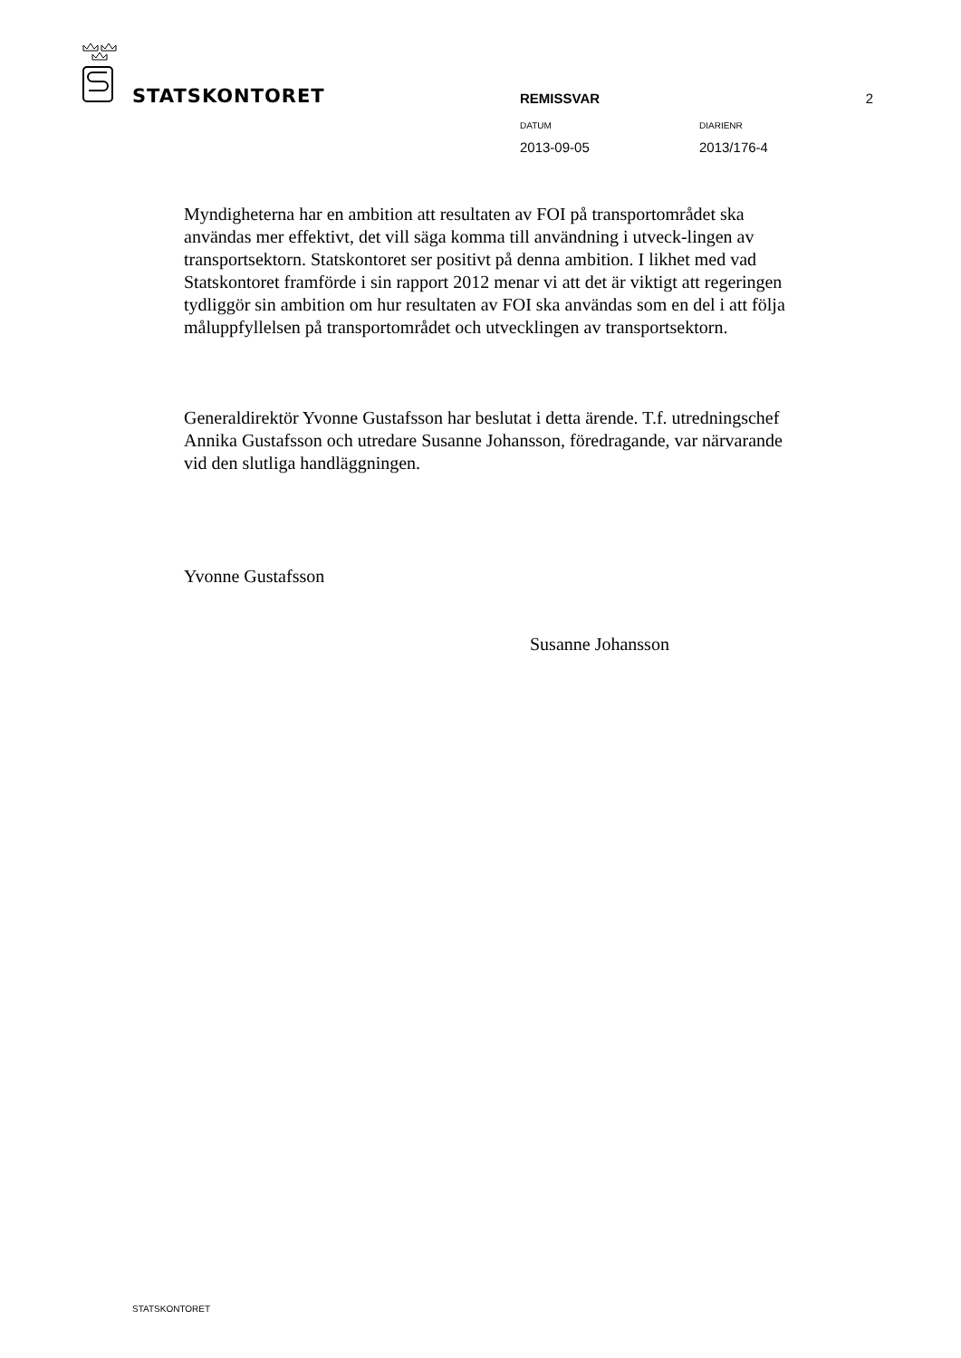STATSKONTORET
REMISSVAR 2
DATUM DIARIENR
2013-09-05 2013/176-4
Myndigheterna har en ambition att resultaten av FOI på transportområdet ska användas mer effektivt, det vill säga komma till användning i utveck-lingen av transportsektorn. Statskontoret ser positivt på denna ambition. I likhet med vad Statskontoret framförde i sin rapport 2012 menar vi att det är viktigt att regeringen tydliggör sin ambition om hur resultaten av FOI ska användas som en del i att följa måluppfyllelsen på transportområdet och utvecklingen av transportsektorn.
Generaldirektör Yvonne Gustafsson har beslutat i detta ärende. T.f. utredningschef Annika Gustafsson och utredare Susanne Johansson, föredragande, var närvarande vid den slutliga handläggningen.
Yvonne Gustafsson
Susanne Johansson
STATSKONTORET